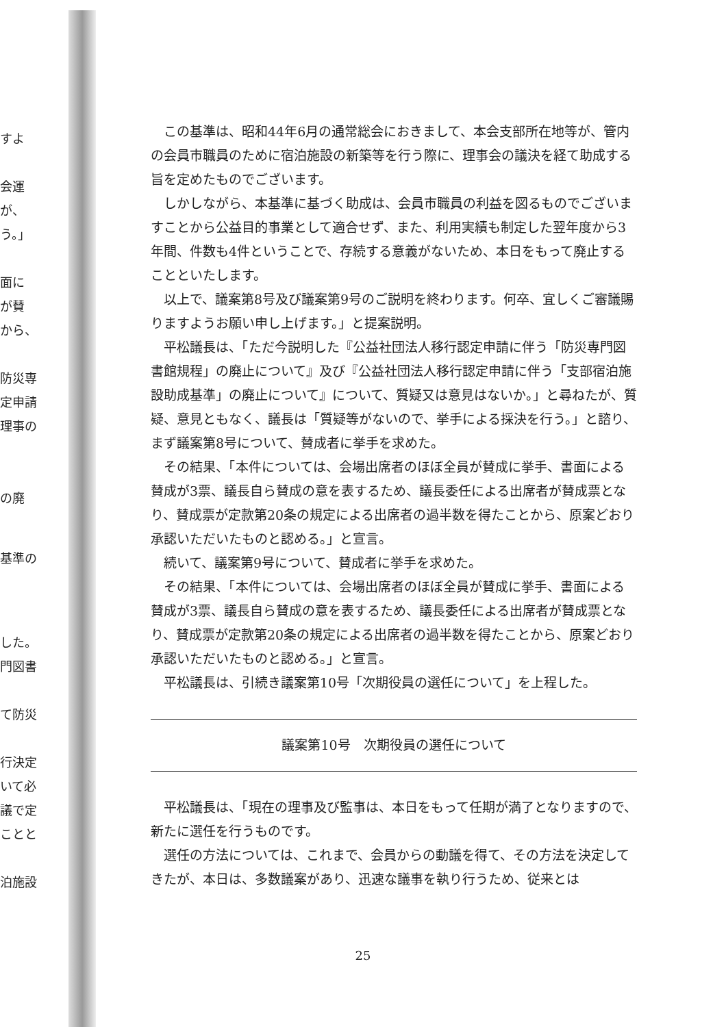すよ
会運
が、
う。」
面に
が賛
から、
防災専
定申請
理事の
の廃
基準の
した。
門図書
て防災
行決定
いて必
議で定
ことと
泊施設
この基準は、昭和44年6月の通常総会におきまして、本会支部所在地等が、管内の会員市職員のために宿泊施設の新築等を行う際に、理事会の議決を経て助成する旨を定めたものでございます。
しかしながら、本基準に基づく助成は、会員市職員の利益を図るものでございますことから公益目的事業として適合せず、また、利用実績も制定した翌年度から3年間、件数も4件ということで、存続する意義がないため、本日をもって廃止することといたします。
以上で、議案第8号及び議案第9号のご説明を終わります。何卒、宜しくご審議賜りますようお願い申し上げます。」と提案説明。
平松議長は、「ただ今説明した『公益社団法人移行認定申請に伴う「防災専門図書館規程」の廃止について』及び『公益社団法人移行認定申請に伴う「支部宿泊施設助成基準」の廃止について』について、質疑又は意見はないか。」と尋ねたが、質疑、意見ともなく、議長は「質疑等がないので、挙手による採決を行う。」と諮り、まず議案第8号について、賛成者に挙手を求めた。
その結果、「本件については、会場出席者のほぼ全員が賛成に挙手、書面による賛成が3票、議長自ら賛成の意を表するため、議長委任による出席者が賛成票となり、賛成票が定款第20条の規定による出席者の過半数を得たことから、原案どおり承認いただいたものと認める。」と宣言。
続いて、議案第9号について、賛成者に挙手を求めた。
その結果、「本件については、会場出席者のほぼ全員が賛成に挙手、書面による賛成が3票、議長自ら賛成の意を表するため、議長委任による出席者が賛成票となり、賛成票が定款第20条の規定による出席者の過半数を得たことから、原案どおり承認いただいたものと認める。」と宣言。
平松議長は、引続き議案第10号「次期役員の選任について」を上程した。
議案第10号　次期役員の選任について
平松議長は、「現在の理事及び監事は、本日をもって任期が満了となりますので、新たに選任を行うものです。
選任の方法については、これまで、会員からの動議を得て、その方法を決定してきたが、本日は、多数議案があり、迅速な議事を執り行うため、従来とは
25